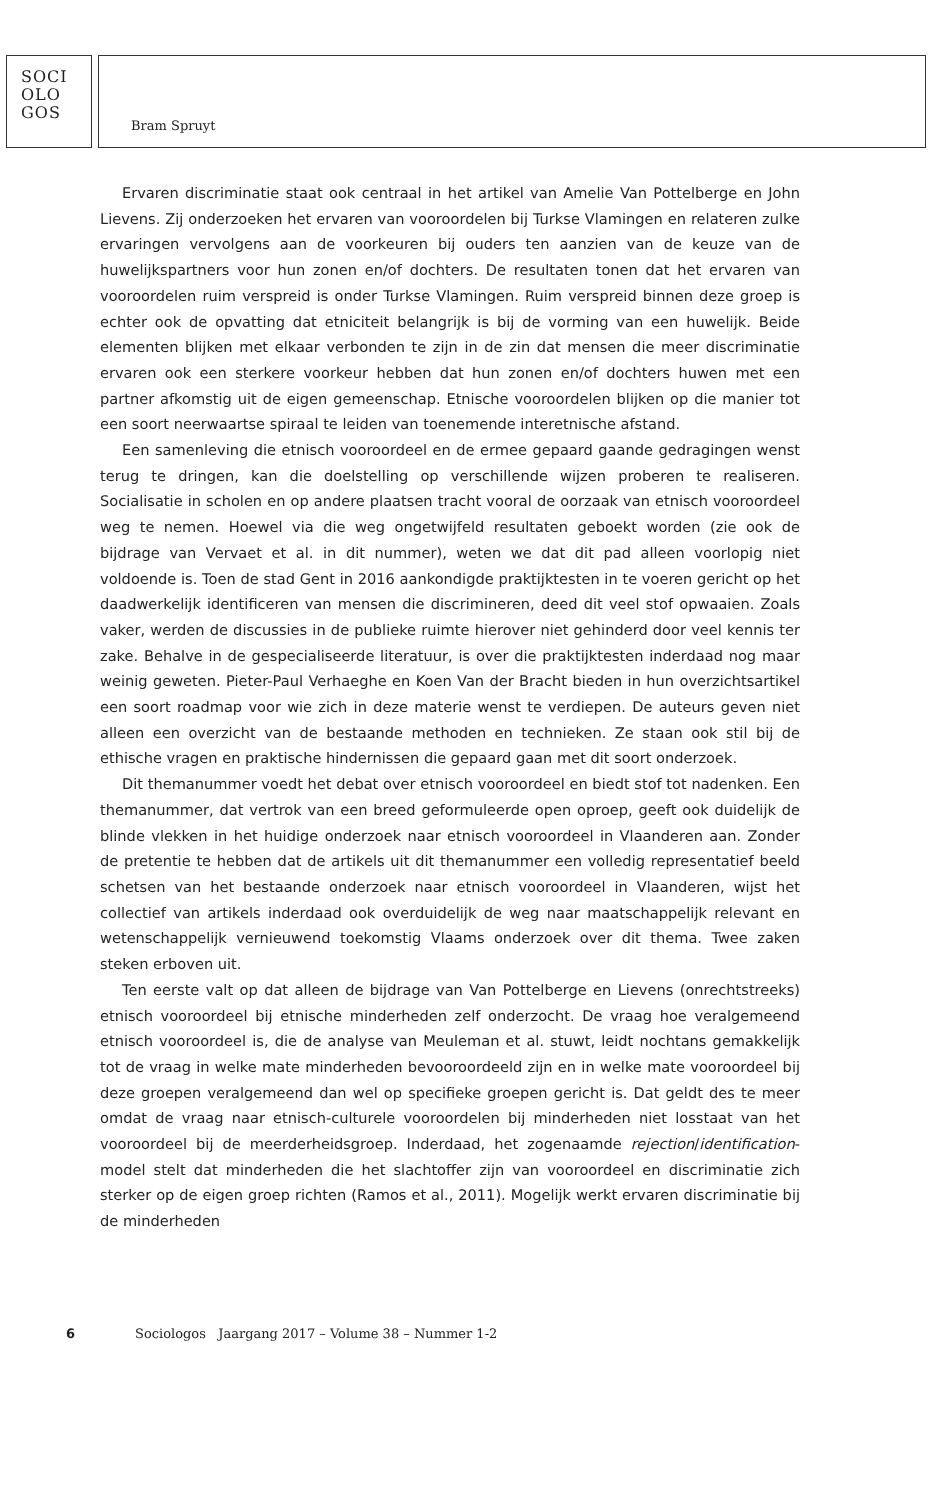SOCI
OLO
GOS
Bram Spruyt
Ervaren discriminatie staat ook centraal in het artikel van Amelie Van Pottelberge en John Lievens. Zij onderzoeken het ervaren van vooroordelen bij Turkse Vlamingen en relateren zulke ervaringen vervolgens aan de voorkeuren bij ouders ten aanzien van de keuze van de huwelijkspartners voor hun zonen en/of dochters. De resultaten tonen dat het ervaren van vooroordelen ruim verspreid is onder Turkse Vlamingen. Ruim verspreid binnen deze groep is echter ook de opvatting dat etniciteit belangrijk is bij de vorming van een huwelijk. Beide elementen blijken met elkaar verbonden te zijn in de zin dat mensen die meer discriminatie ervaren ook een sterkere voorkeur hebben dat hun zonen en/of dochters huwen met een partner afkomstig uit de eigen gemeenschap. Etnische vooroordelen blijken op die manier tot een soort neerwaartse spiraal te leiden van toenemende interetnische afstand.
Een samenleving die etnisch vooroordeel en de ermee gepaard gaande gedragingen wenst terug te dringen, kan die doelstelling op verschillende wijzen proberen te realiseren. Socialisatie in scholen en op andere plaatsen tracht vooral de oorzaak van etnisch vooroordeel weg te nemen. Hoewel via die weg ongetwijfeld resultaten geboekt worden (zie ook de bijdrage van Vervaet et al. in dit nummer), weten we dat dit pad alleen voorlopig niet voldoende is. Toen de stad Gent in 2016 aankondigde praktijktesten in te voeren gericht op het daadwerkelijk identificeren van mensen die discrimineren, deed dit veel stof opwaaien. Zoals vaker, werden de discussies in de publieke ruimte hierover niet gehinderd door veel kennis ter zake. Behalve in de gespecialiseerde literatuur, is over die praktijktesten inderdaad nog maar weinig geweten. Pieter-Paul Verhaeghe en Koen Van der Bracht bieden in hun overzichtsartikel een soort roadmap voor wie zich in deze materie wenst te verdiepen. De auteurs geven niet alleen een overzicht van de bestaande methoden en technieken. Ze staan ook stil bij de ethische vragen en praktische hindernissen die gepaard gaan met dit soort onderzoek.
Dit themanummer voedt het debat over etnisch vooroordeel en biedt stof tot nadenken. Een themanummer, dat vertrok van een breed geformuleerde open oproep, geeft ook duidelijk de blinde vlekken in het huidige onderzoek naar etnisch vooroordeel in Vlaanderen aan. Zonder de pretentie te hebben dat de artikels uit dit themanummer een volledig representatief beeld schetsen van het bestaande onderzoek naar etnisch vooroordeel in Vlaanderen, wijst het collectief van artikels inderdaad ook overduidelijk de weg naar maatschappelijk relevant en wetenschappelijk vernieuwend toekomstig Vlaams onderzoek over dit thema. Twee zaken steken erboven uit.
Ten eerste valt op dat alleen de bijdrage van Van Pottelberge en Lievens (onrechtstreeks) etnisch vooroordeel bij etnische minderheden zelf onderzocht. De vraag hoe veralgemeend etnisch vooroordeel is, die de analyse van Meuleman et al. stuwt, leidt nochtans gemakkelijk tot de vraag in welke mate minderheden bevooroordeeld zijn en in welke mate vooroordeel bij deze groepen veralgemeend dan wel op specifieke groepen gericht is. Dat geldt des te meer omdat de vraag naar etnisch-culturele vooroordelen bij minderheden niet losstaat van het vooroordeel bij de meerderheidsgroep. Inderdaad, het zogenaamde rejection/identification-model stelt dat minderheden die het slachtoffer zijn van vooroordeel en discriminatie zich sterker op de eigen groep richten (Ramos et al., 2011). Mogelijk werkt ervaren discriminatie bij de minderheden
6 Sociologos Jaargang 2017 – Volume 38 – Nummer 1-2